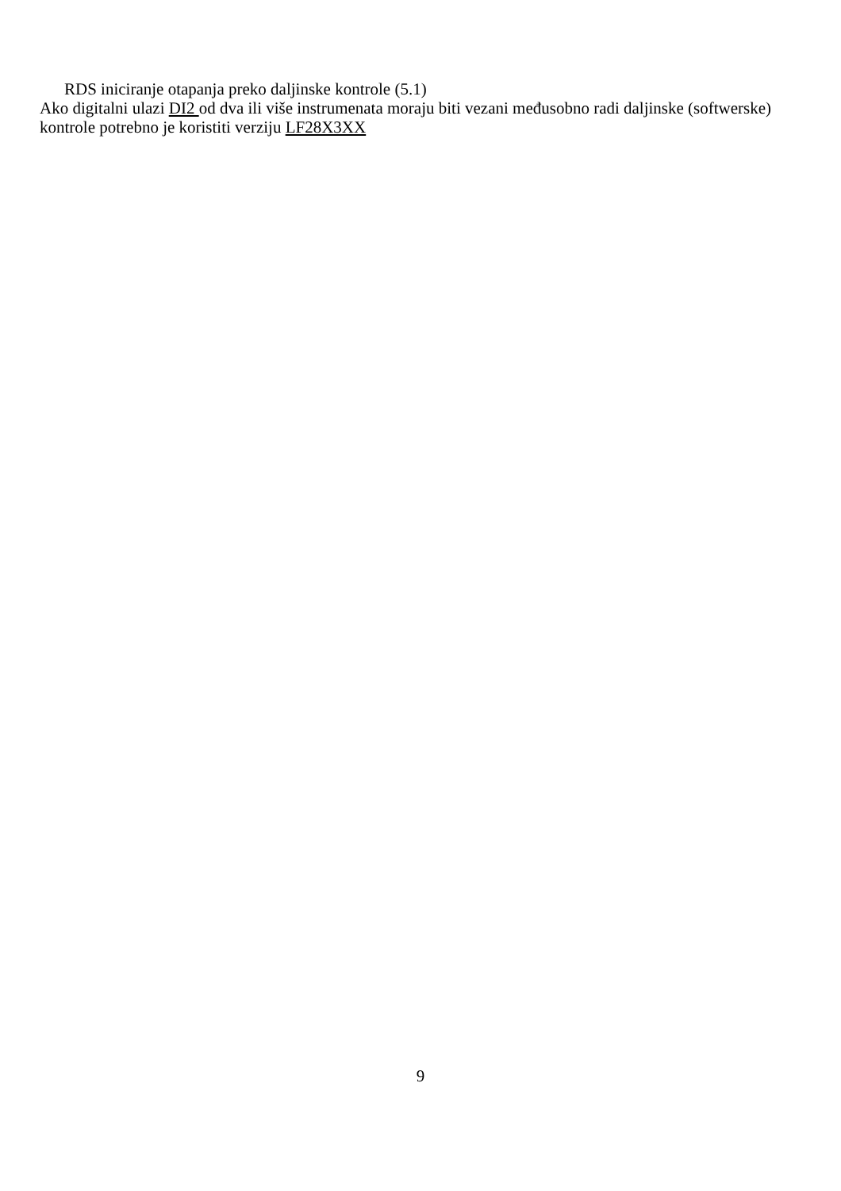RDS iniciranje otapanja preko daljinske kontrole (5.1)
Ako digitalni ulazi DI2 od dva ili više instrumenata moraju biti vezani međusobno radi daljinske (softwerske) kontrole potrebno je koristiti verziju LF28X3XX
9